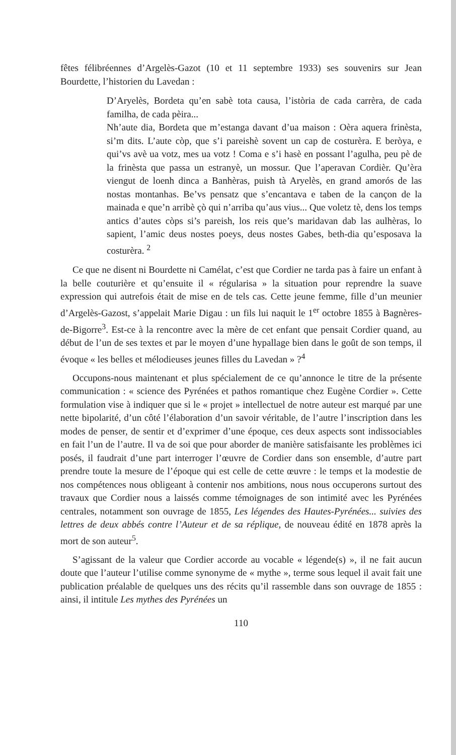fêtes félibréennes d’Argelès-Gazot (10 et 11 septembre 1933) ses souvenirs sur Jean Bourdette, l’historien du Lavedan :
D’Aryelès, Bordeta qu’en sabè tota causa, l’istòria de cada carrèra, de cada familha, de cada pèira...
Nh’aute dia, Bordeta que m’estanga davant d’ua maison : Oèra aquera frinèsta, si’m dits. L’aute còp, que s’i pareishè sovent un cap de costurèra. E beròya, e qui’vs avè ua votz, mes ua votz ! Coma e s’i hasè en possant l’agulha, peu pè de la frinèsta que passa un estranyè, un mossur. Que l’aperavan Cordièr. Qu’èra viengut de loenh dinca a Banhèras, puish tà Aryelès, en grand amorós de las nostas montanhas. Be’vs pensatz que s’encantava e taben de la cançon de la mainada e que’n arribè çò qui n’arriba qu’aus vius... Que voletz tè, dens los temps antics d’autes còps si’s pareish, los reis que’s maridavan dab las aulhèras, lo sapient, l’amic deus nostes poeys, deus nostes Gabes, beth-dia qu’esposava la costurèra. <sup>2</sup>
Ce que ne disent ni Bourdette ni Camélat, c’est que Cordier ne tarda pas à faire un enfant à la belle couturière et qu’ensuite il « régularisa » la situation pour reprendre la suave expression qui autrefois était de mise en de tels cas. Cette jeune femme, fille d’un meunier d’Argelès-Gazost, s’appelait Marie Digau : un fils lui naquit le 1<sup>er</sup> octobre 1855 à Bagnères-de-Bigorre<sup>3</sup>. Est-ce à la rencontre avec la mère de cet enfant que pensait Cordier quand, au début de l’un de ses textes et par le moyen d’une hypallage bien dans le goût de son temps, il évoque « les belles et mélodieuses jeunes filles du Lavedan » ?<sup>4</sup>
Occupons-nous maintenant et plus spécialement de ce qu’annonce le titre de la présente communication : « science des Pyrénées et pathos romantique chez Eugène Cordier ». Cette formulation vise à indiquer que si le « projet » intellectuel de notre auteur est marqué par une nette bipolarité, d’un côté l’élaboration d’un savoir véritable, de l’autre l’inscription dans les modes de penser, de sentir et d’exprimer d’une époque, ces deux aspects sont indissociables en fait l’un de l’autre. Il va de soi que pour aborder de manière satisfaisante les problèmes ici posés, il faudrait d’une part interroger l’œuvre de Cordier dans son ensemble, d’autre part prendre toute la mesure de l’époque qui est celle de cette œuvre : le temps et la modestie de nos compétences nous obligeant à contenir nos ambitions, nous nous occuperons surtout des travaux que Cordier nous a laissés comme témoignages de son intimité avec les Pyrénées centrales, notamment son ouvrage de 1855, Les légendes des Hautes-Pyrénées... suivies des lettres de deux abbés contre l’Auteur et de sa réplique, de nouveau édité en 1878 après la mort de son auteur<sup>5</sup>.
S’agissant de la valeur que Cordier accorde au vocable « légende(s) », il ne fait aucun doute que l’auteur l’utilise comme synonyme de « mythe », terme sous lequel il avait fait une publication préalable de quelques uns des récits qu’il rassemble dans son ouvrage de 1855 : ainsi, il intitule Les mythes des Pyrénées un
110